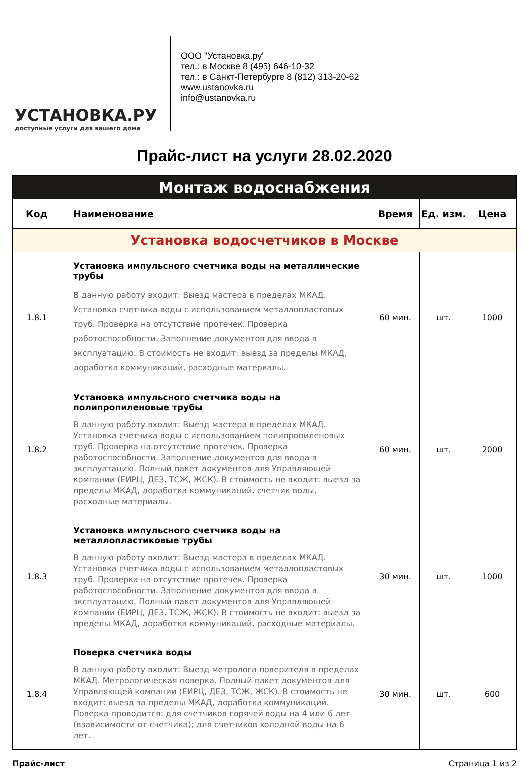УСТАНОВКА.РУ
доступные услуги для вашего дома
ООО "Установка.ру"
тел.: в Москве 8 (495) 646-10-32
тел.: в Санкт-Петербурге 8 (812) 313-20-62
www.ustanovka.ru
info@ustanovka.ru
Прайс-лист на услуги 28.02.2020
| Монтаж водоснабжения | | | | |
| Код | Наименование | Время | Ед. изм. | Цена |
| Установка водосчетчиков в Москве | | | | |
| 1.8.1 | Установка импульсного счетчика воды на металлические трубы В данную работу входит: Выезд мастера в пределах МКАД. Установка счетчика воды с использованием металлопластовых труб. Проверка на отсутствие протечек. Проверка работоспособности. Заполнение документов для ввода в эксплуатацию. В стоимость не входит: выезд за пределы МКАД, доработка коммуникаций, расходные материалы. | 60 мин. | шт. | 1000 |
| 1.8.2 | Установка импульсного счетчика воды на полипропиленовые трубы В данную работу входит: Выезд мастера в пределах МКАД. Установка счетчика воды с использованием полипропиленовых труб. Проверка на отсутствие протечек. Проверка работоспособности. Заполнение документов для ввода в эксплуатацию. Полный пакет документов для Управляющей компании (ЕИРЦ, ДЕЗ, ТСЖ, ЖСК). В стоимость не входит: выезд за пределы МКАД, доработка коммуникаций, счетчик воды, расходные материалы. | 60 мин. | шт. | 2000 |
| 1.8.3 | Установка импульсного счетчика воды на металлопластиковые трубы В данную работу входит: Выезд мастера в пределах МКАД. Установка счетчика воды с использованием металлопластовых труб. Проверка на отсутствие протечек. Проверка работоспособности. Заполнение документов для ввода в эксплуатацию. Полный пакет документов для Управляющей компании (ЕИРЦ, ДЕЗ, ТСЖ, ЖСК). В стоимость не входит: выезд за пределы МКАД, доработка коммуникаций, расходные материалы. | 30 мин. | шт. | 1000 |
| 1.8.4 | Поверка счетчика воды В данную работу входит: Выезд метролога-поверителя в пределах МКАД. Метрологическая поверка. Полный пакет документов для Управляющей компании (ЕИРЦ, ДЕЗ, ТСЖ, ЖСК). В стоимость не входит: выезд за пределы МКАД, доработка коммуникаций. Поверка проводится: для счетчиков горячей воды на 4 или 6 лет (взависимости от счетчика); для счетчиков холодной воды на 6 лет. | 30 мин. | шт. | 600 |
Прайс-лист Страница 1 из 2